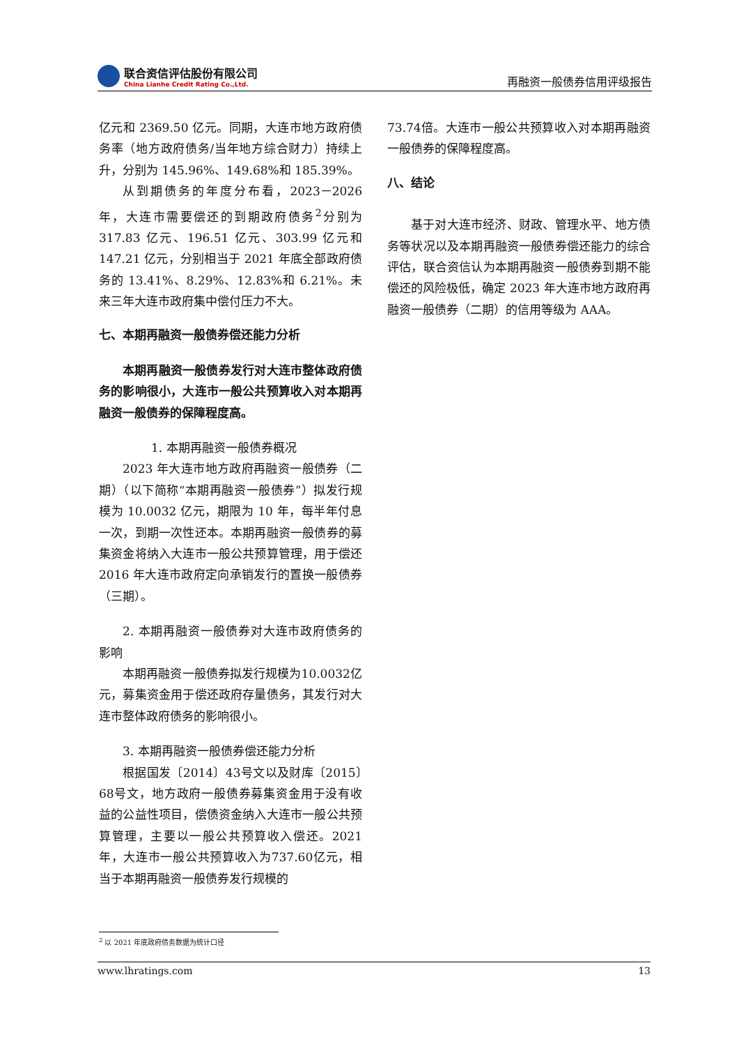联合资信评估股份有限公司
China Lianhe Credit Rating Co.,Ltd.
再融资一般债券信用评级报告
亿元和 2369.50 亿元。同期，大连市地方政府债务率（地方政府债务/当年地方综合财力）持续上升，分别为 145.96%、149.68%和 185.39%。
从到期债务的年度分布看，2023－2026 年，大连市需要偿还的到期政府债务<sup>2</sup>分别为 317.83 亿元、196.51 亿元、303.99 亿元和 147.21 亿元，分别相当于 2021 年底全部政府债务的 13.41%、8.29%、12.83%和 6.21%。未来三年大连市政府集中偿付压力不大。
七、本期再融资一般债券偿还能力分析
本期再融资一般债券发行对大连市整体政府债务的影响很小，大连市一般公共预算收入对本期再融资一般债券的保障程度高。
1. 本期再融资一般债券概况
2023 年大连市地方政府再融资一般债券（二期）（以下简称“本期再融资一般债券”）拟发行规模为 10.0032 亿元，期限为 10 年，每半年付息一次，到期一次性还本。本期再融资一般债券的募集资金将纳入大连市一般公共预算管理，用于偿还 2016 年大连市政府定向承销发行的置换一般债券（三期）。
2. 本期再融资一般债券对大连市政府债务的影响
本期再融资一般债券拟发行规模为10.0032亿元，募集资金用于偿还政府存量债务，其发行对大连市整体政府债务的影响很小。
3. 本期再融资一般债券偿还能力分析
根据国发〔2014〕43号文以及财库〔2015〕68号文，地方政府一般债券募集资金用于没有收益的公益性项目，偿债资金纳入大连市一般公共预算管理，主要以一般公共预算收入偿还。2021年，大连市一般公共预算收入为737.60亿元，相当于本期再融资一般债券发行规模的
73.74倍。大连市一般公共预算收入对本期再融资一般债券的保障程度高。
八、结论
基于对大连市经济、财政、管理水平、地方债务等状况以及本期再融资一般债券偿还能力的综合评估，联合资信认为本期再融资一般债券到期不能偿还的风险极低，确定 2023 年大连市地方政府再融资一般债券（二期）的信用等级为 AAA。
<sup>2</sup> 以 2021 年底政府债务数据为统计口径
www.lhratings.com 13